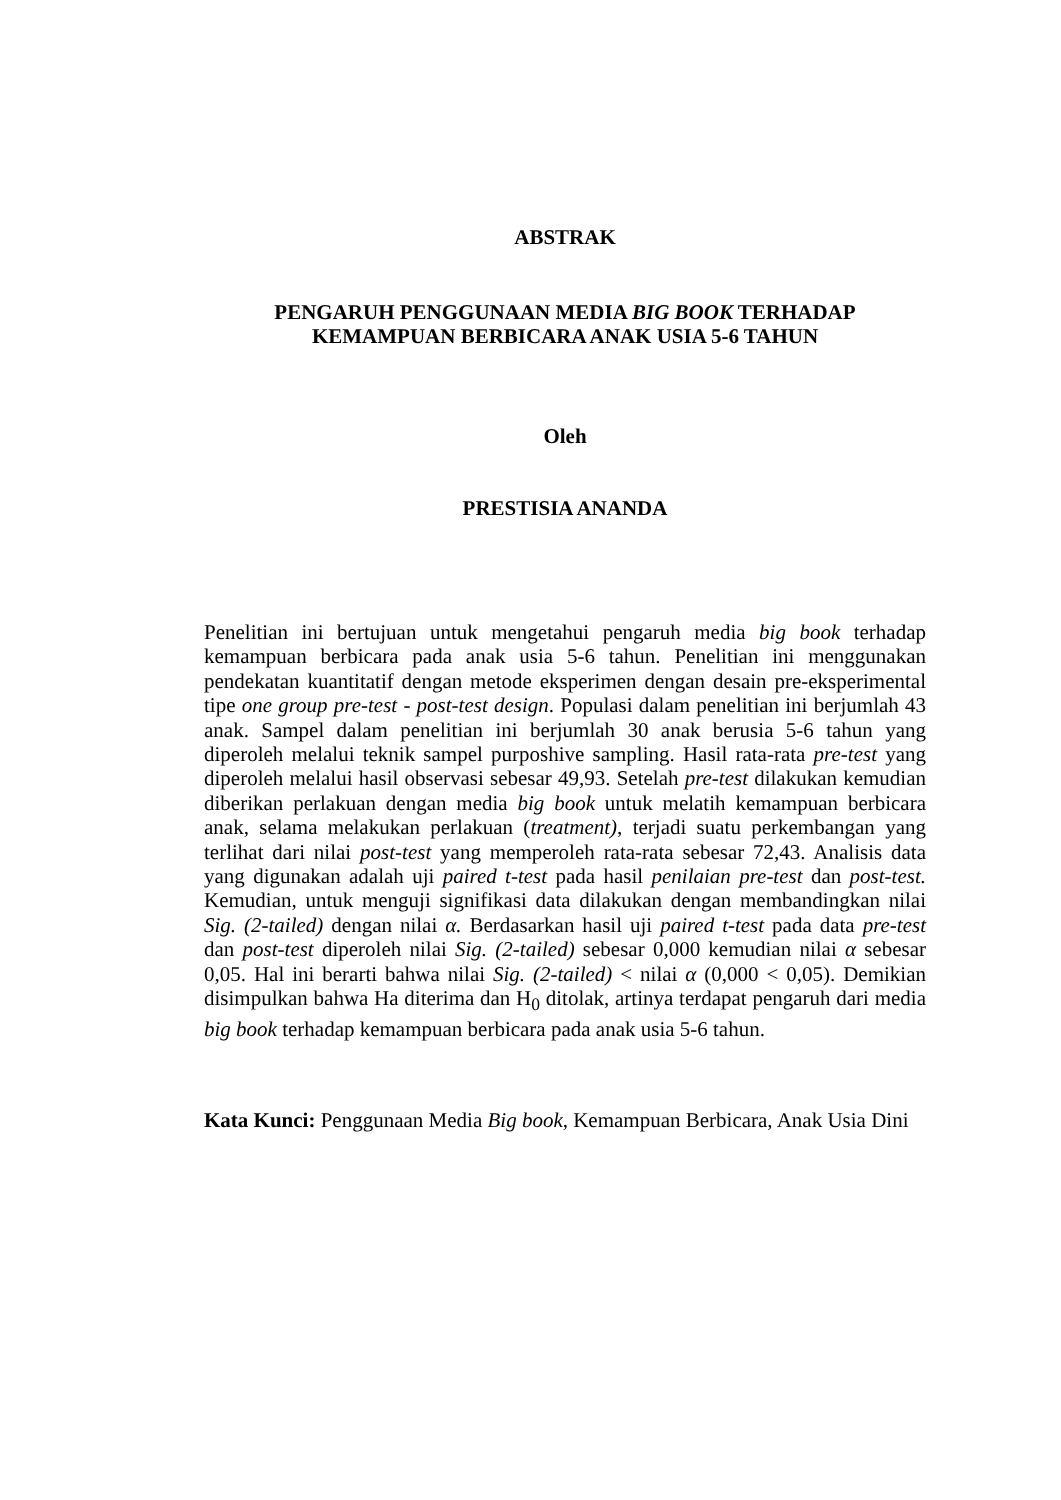ABSTRAK
PENGARUH PENGGUNAAN MEDIA BIG BOOK TERHADAP
KEMAMPUAN BERBICARA ANAK USIA 5-6 TAHUN
Oleh
PRESTISIA ANANDA
Penelitian ini bertujuan untuk mengetahui pengaruh media big book terhadap kemampuan berbicara pada anak usia 5-6 tahun. Penelitian ini menggunakan pendekatan kuantitatif dengan metode eksperimen dengan desain pre-eksperimental tipe one group pre-test - post-test design. Populasi dalam penelitian ini berjumlah 43 anak. Sampel dalam penelitian ini berjumlah 30 anak berusia 5-6 tahun yang diperoleh melalui teknik sampel purposhive sampling. Hasil rata-rata pre-test yang diperoleh melalui hasil observasi sebesar 49,93. Setelah pre-test dilakukan kemudian diberikan perlakuan dengan media big book untuk melatih kemampuan berbicara anak, selama melakukan perlakuan (treatment), terjadi suatu perkembangan yang terlihat dari nilai post-test yang memperoleh rata-rata sebesar 72,43. Analisis data yang digunakan adalah uji paired t-test pada hasil penilaian pre-test dan post-test. Kemudian, untuk menguji signifikasi data dilakukan dengan membandingkan nilai Sig. (2-tailed) dengan nilai α. Berdasarkan hasil uji paired t-test pada data pre-test dan post-test diperoleh nilai Sig. (2-tailed) sebesar 0,000 kemudian nilai α sebesar 0,05. Hal ini berarti bahwa nilai Sig. (2-tailed) < nilai α (0,000 < 0,05). Demikian disimpulkan bahwa Ha diterima dan H<sub>0</sub> ditolak, artinya terdapat pengaruh dari media big book terhadap kemampuan berbicara pada anak usia 5-6 tahun.
Kata Kunci: Penggunaan Media Big book, Kemampuan Berbicara, Anak Usia Dini